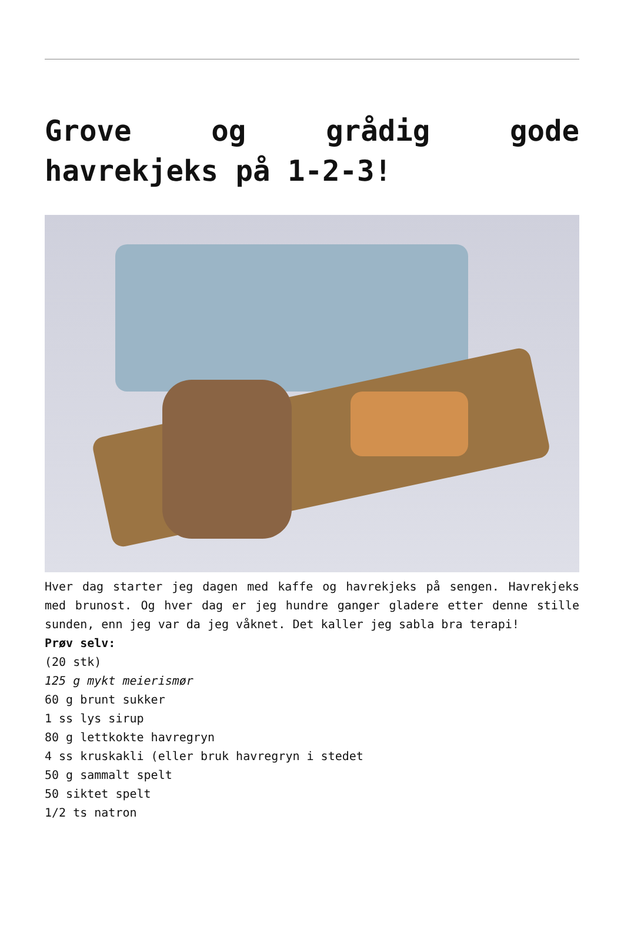Grove og grådig gode havrekjeks på 1-2-3!
Hver dag starter jeg dagen med kaffe og havrekjeks på sengen. Havrekjeks med brunost. Og hver dag er jeg hundre ganger gladere etter denne stille sunden, enn jeg var da jeg våknet. Det kaller jeg sabla bra terapi!
Prøv selv:
(20 stk)
125 g mykt meierismør
60 g brunt sukker
1 ss lys sirup
80 g lettkokte havregryn
4 ss kruskakli (eller bruk havregryn i stedet
50 g sammalt spelt
50 siktet spelt
1/2 ts natron